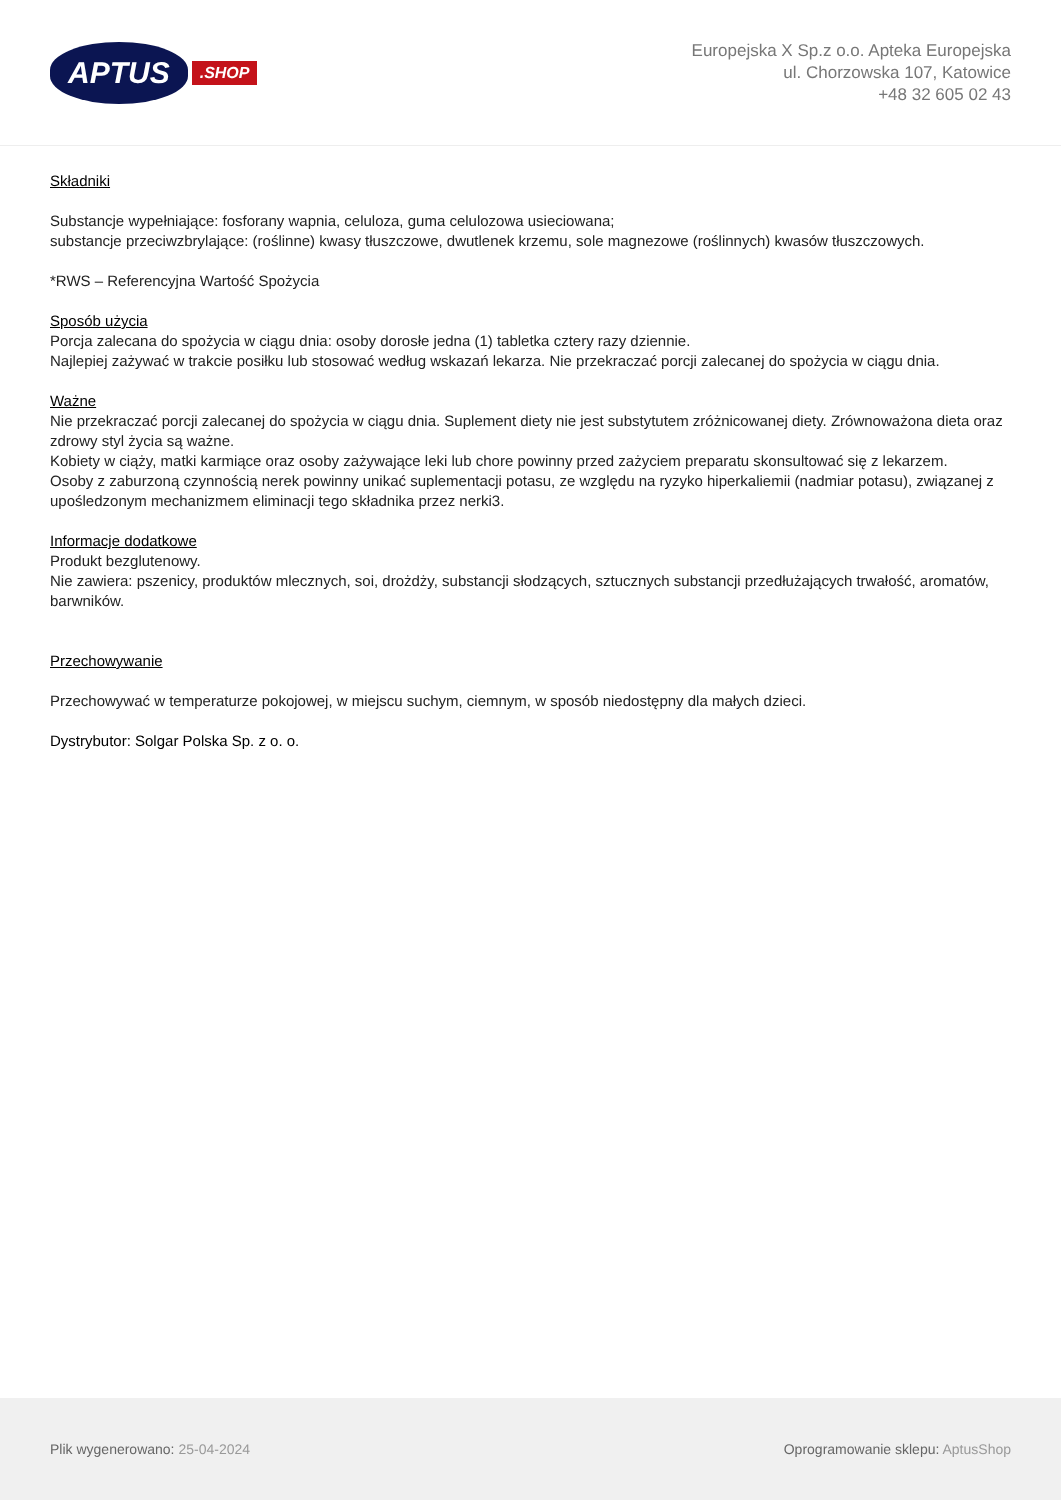APTUS
.SHOP
Europejska X Sp.z o.o. Apteka Europejska
ul. Chorzowska 107, Katowice
+48 32 605 02 43
Składniki
Substancje wypełniające: fosforany wapnia, celuloza, guma celulozowa usieciowana;
substancje przeciwzbrylające: (roślinne) kwasy tłuszczowe, dwutlenek krzemu, sole magnezowe (roślinnych) kwasów tłuszczowych.
*RWS – Referencyjna Wartość Spożycia
Sposób użycia
Porcja zalecana do spożycia w ciągu dnia: osoby dorosłe jedna (1) tabletka cztery razy dziennie.
Najlepiej zażywać w trakcie posiłku lub stosować według wskazań lekarza. Nie przekraczać porcji zalecanej do spożycia w ciągu dnia.
Ważne
Nie przekraczać porcji zalecanej do spożycia w ciągu dnia. Suplement diety nie jest substytutem zróżnicowanej diety. Zrównoważona dieta oraz zdrowy styl życia są ważne.
Kobiety w ciąży, matki karmiące oraz osoby zażywające leki lub chore powinny przed zażyciem preparatu skonsultować się z lekarzem.
Osoby z zaburzoną czynnością nerek powinny unikać suplementacji potasu, ze względu na ryzyko hiperkaliemii (nadmiar potasu), związanej z upośledzonym mechanizmem eliminacji tego składnika przez nerki3.
Informacje dodatkowe
Produkt bezglutenowy.
Nie zawiera: pszenicy, produktów mlecznych, soi, drożdży, substancji słodzących, sztucznych substancji przedłużających trwałość, aromatów, barwników.
Przechowywanie
Przechowywać w temperaturze pokojowej, w miejscu suchym, ciemnym, w sposób niedostępny dla małych dzieci.
Dystrybutor: Solgar Polska Sp. z o. o.
Plik wygenerowano: 25-04-2024
Oprogramowanie sklepu: AptusShop